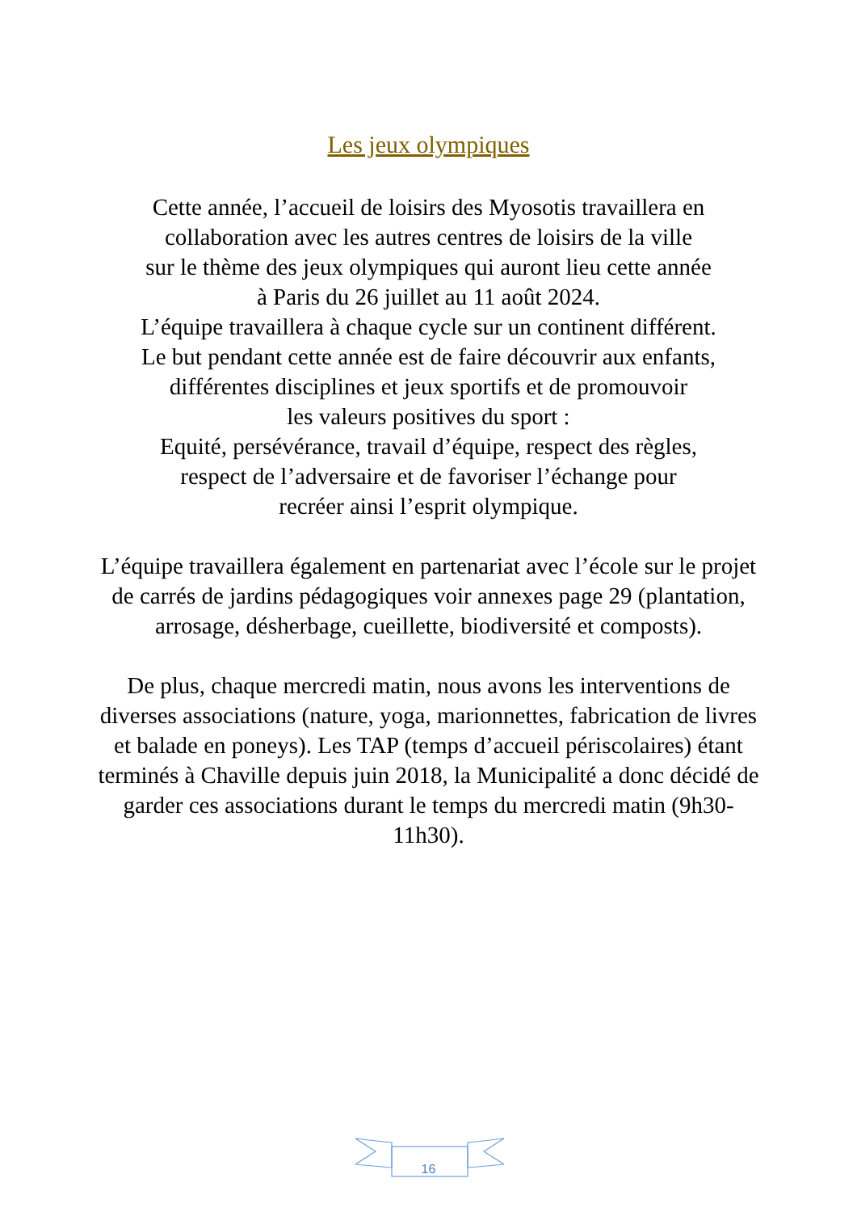Les jeux olympiques
Cette année, l’accueil de loisirs des Myosotis travaillera en
collaboration avec les autres centres de loisirs de la ville
sur le thème des jeux olympiques qui auront lieu cette année
à Paris du 26 juillet au 11 août 2024.
L’équipe travaillera à chaque cycle sur un continent différent.
Le but pendant cette année est de faire découvrir aux enfants,
différentes disciplines et jeux sportifs et de promouvoir
les valeurs positives du sport :
Equité, persévérance, travail d’équipe, respect des règles,
respect de l’adversaire et de favoriser l’échange pour
recréer ainsi l’esprit olympique.
L’équipe travaillera également en partenariat avec l’école sur le projet de carrés de jardins pédagogiques voir annexes page 29 (plantation, arrosage, désherbage, cueillette, biodiversité et composts).
De plus, chaque mercredi matin, nous avons les interventions de diverses associations (nature, yoga, marionnettes, fabrication de livres et balade en poneys). Les TAP (temps d’accueil périscolaires) étant terminés à Chaville depuis juin 2018, la Municipalité a donc décidé de garder ces associations durant le temps du mercredi matin (9h30-11h30).
16